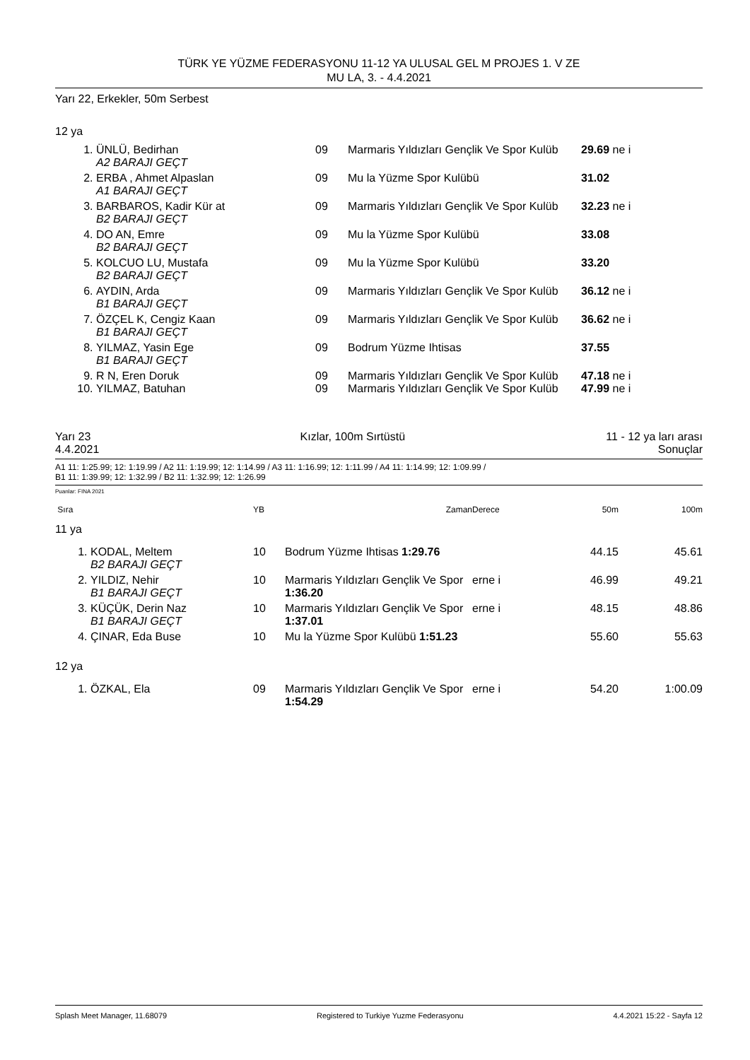TÜRK YE YÜZME FEDERASYONU 11-12 YA ULUSAL GEL M PROJES 1. V ZE
MU LA, 3. - 4.4.2021
Yarı 22, Erkekler, 50m Serbest
12 ya
| 1. | ÜNLÜ, Bedirhan A2 BARAJI GEÇT | 09 | Marmaris Yıldızları Gençlik Ve Spor Kulüb | 29.69 ne i |
| 2. | ERBA , Ahmet Alpaslan A1 BARAJI GEÇT | 09 | Mu la Yüzme Spor Kulübü | 31.02 |
| 3. | BARBAROS, Kadir Kür at B2 BARAJI GEÇT | 09 | Marmaris Yıldızları Gençlik Ve Spor Kulüb | 32.23 ne i |
| 4. | DO AN, Emre B2 BARAJI GEÇT | 09 | Mu la Yüzme Spor Kulübü | 33.08 |
| 5. | KOLCUO LU, Mustafa B2 BARAJI GEÇT | 09 | Mu la Yüzme Spor Kulübü | 33.20 |
| 6. | AYDIN, Arda B1 BARAJI GEÇT | 09 | Marmaris Yıldızları Gençlik Ve Spor Kulüb | 36.12 ne i |
| 7. | ÖZÇEL K, Cengiz Kaan B1 BARAJI GEÇT | 09 | Marmaris Yıldızları Gençlik Ve Spor Kulüb | 36.62 ne i |
| 8. | YILMAZ, Yasin Ege B1 BARAJI GEÇT | 09 | Bodrum Yüzme Ihtisas | 37.55 |
| 9. | R N, Eren Doruk | 09 | Marmaris Yıldızları Gençlik Ve Spor Kulüb | 47.18 ne i |
| 10. | YILMAZ, Batuhan | 09 | Marmaris Yıldızları Gençlik Ve Spor Kulüb | 47.99 ne i |
Yarı 23
4.4.2021 Kızlar, 100m Sırtüstü 11 - 12 ya ları arası
Sonuçlar
A1 11: 1:25.99; 12: 1:19.99 / A2 11: 1:19.99; 12: 1:14.99 / A3 11: 1:16.99; 12: 1:11.99 / A4 11: 1:14.99; 12: 1:09.99 /
B1 11: 1:39.99; 12: 1:32.99 / B2 11: 1:32.99; 12: 1:26.99
Puanlar: FINA 2021
| Sıra | | YB | Zaman | Derece | 50m | 100m |
| 11 ya | | | | | | |
| 1. | KODAL, Meltem B2 BARAJI GEÇT | 10 | Bodrum Yüzme Ihtisas 1:29.76 | | 44.15 | 45.61 |
| 2. | YILDIZ, Nehir B1 BARAJI GEÇT | 10 | Marmaris Yıldızları Gençlik Ve Spor 1:36.20 | erne i | 46.99 | 49.21 |
| 3. | KÜÇÜK, Derin Naz B1 BARAJI GEÇT | 10 | Marmaris Yıldızları Gençlik Ve Spor 1:37.01 | erne i | 48.15 | 48.86 |
| 4. | ÇINAR, Eda Buse | 10 | Mu la Yüzme Spor Kulübü 1:51.23 | | 55.60 | 55.63 |
| 12 ya | | | | | | |
| 1. | ÖZKAL, Ela | 09 | Marmaris Yıldızları Gençlik Ve Spor 1:54.29 | erne i | 54.20 | 1:00.09 |
Splash Meet Manager, 11.68079 Registered to Turkiye Yuzme Federasyonu 4.4.2021 15:22 - Sayfa 12